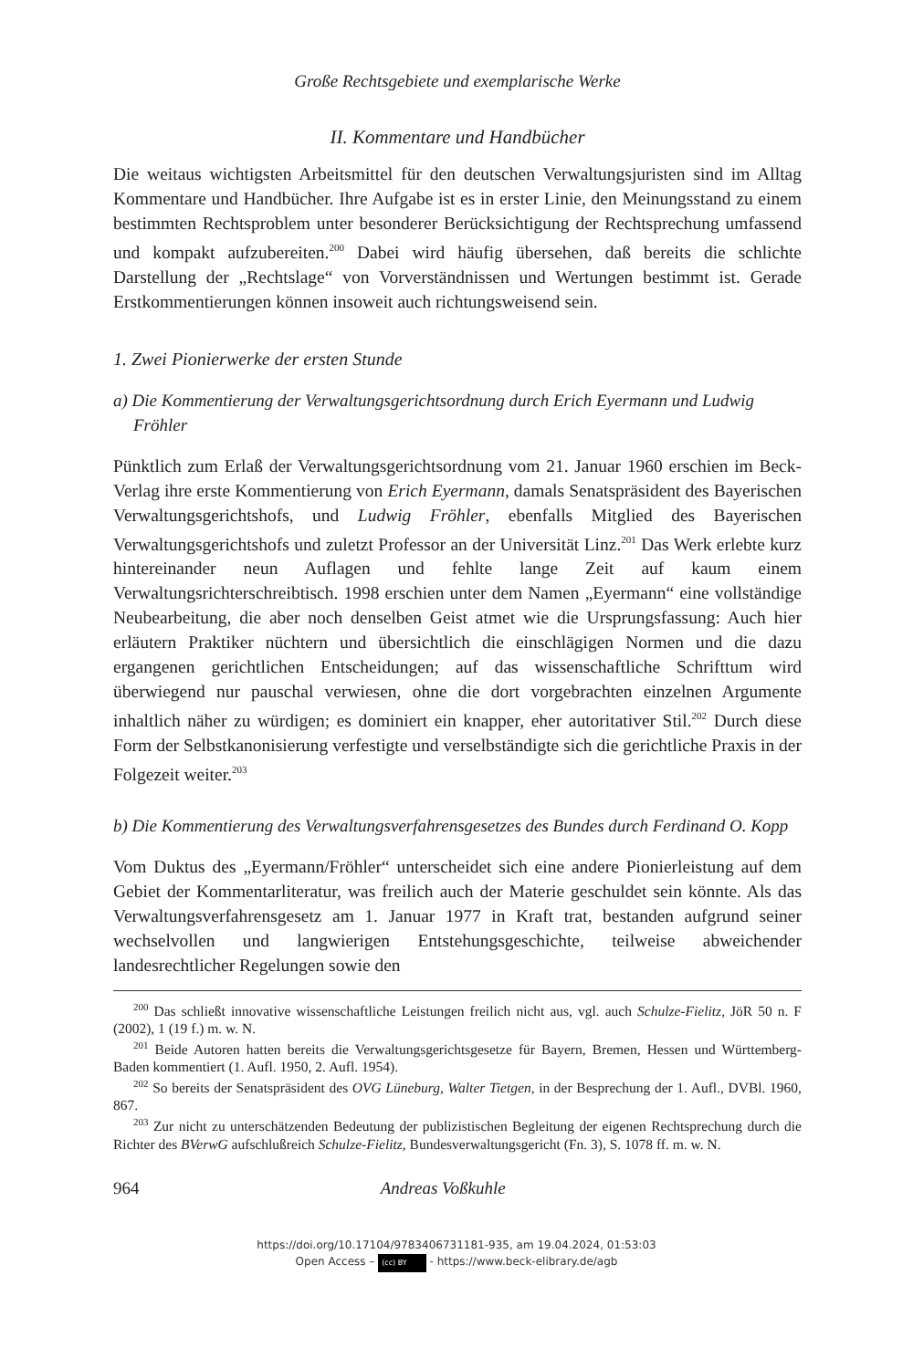Große Rechtsgebiete und exemplarische Werke
II. Kommentare und Handbücher
Die weitaus wichtigsten Arbeitsmittel für den deutschen Verwaltungsjuristen sind im Alltag Kommentare und Handbücher. Ihre Aufgabe ist es in erster Linie, den Meinungsstand zu einem bestimmten Rechtsproblem unter besonderer Berücksichtigung der Rechtsprechung umfassend und kompakt aufzubereiten.<sup>200</sup> Dabei wird häufig übersehen, daß bereits die schlichte Darstellung der „Rechtslage“ von Vorverständnissen und Wertungen bestimmt ist. Gerade Erstkommentierungen können insoweit auch richtungsweisend sein.
1. Zwei Pionierwerke der ersten Stunde
a) Die Kommentierung der Verwaltungsgerichtsordnung durch Erich Eyermann und Ludwig Fröhler
Pünktlich zum Erlaß der Verwaltungsgerichtsordnung vom 21. Januar 1960 erschien im Beck-Verlag ihre erste Kommentierung von Erich Eyermann, damals Senatspräsident des Bayerischen Verwaltungsgerichtshofs, und Ludwig Fröhler, ebenfalls Mitglied des Bayerischen Verwaltungsgerichtshofs und zuletzt Professor an der Universität Linz.<sup>201</sup> Das Werk erlebte kurz hintereinander neun Auflagen und fehlte lange Zeit auf kaum einem Verwaltungsrichterschreibtisch. 1998 erschien unter dem Namen „Eyermann“ eine vollständige Neubearbeitung, die aber noch denselben Geist atmet wie die Ursprungsfassung: Auch hier erläutern Praktiker nüchtern und übersichtlich die einschlägigen Normen und die dazu ergangenen gerichtlichen Entscheidungen; auf das wissenschaftliche Schrifttum wird überwiegend nur pauschal verwiesen, ohne die dort vorgebrachten einzelnen Argumente inhaltlich näher zu würdigen; es dominiert ein knapper, eher autoritativer Stil.<sup>202</sup> Durch diese Form der Selbstkanonisierung verfestigte und verselbständigte sich die gerichtliche Praxis in der Folgezeit weiter.<sup>203</sup>
b) Die Kommentierung des Verwaltungsverfahrensgesetzes des Bundes durch Ferdinand O. Kopp
Vom Duktus des „Eyermann/Fröhler“ unterscheidet sich eine andere Pionierleistung auf dem Gebiet der Kommentarliteratur, was freilich auch der Materie geschuldet sein könnte. Als das Verwaltungsverfahrensgesetz am 1. Januar 1977 in Kraft trat, bestanden aufgrund seiner wechselvollen und langwierigen Entstehungsgeschichte, teilweise abweichender landesrechtlicher Regelungen sowie den
<sup>200</sup> Das schließt innovative wissenschaftliche Leistungen freilich nicht aus, vgl. auch Schulze-Fielitz, JöR 50 n. F (2002), 1 (19 f.) m. w. N.
<sup>201</sup> Beide Autoren hatten bereits die Verwaltungsgerichtsgesetze für Bayern, Bremen, Hessen und Württemberg-Baden kommentiert (1. Aufl. 1950, 2. Aufl. 1954).
<sup>202</sup> So bereits der Senatspräsident des OVG Lüneburg, Walter Tietgen, in der Besprechung der 1. Aufl., DVBl. 1960, 867.
<sup>203</sup> Zur nicht zu unterschätzenden Bedeutung der publizistischen Begleitung der eigenen Rechtsprechung durch die Richter des BVerwG aufschlußreich Schulze-Fielitz, Bundesverwaltungsgericht (Fn. 3), S. 1078 ff. m. w. N.
964 Andreas Voßkuhle
https://doi.org/10.17104/9783406731181-935, am 19.04.2024, 01:53:03
Open Access – (cc) BY - https://www.beck-elibrary.de/agb